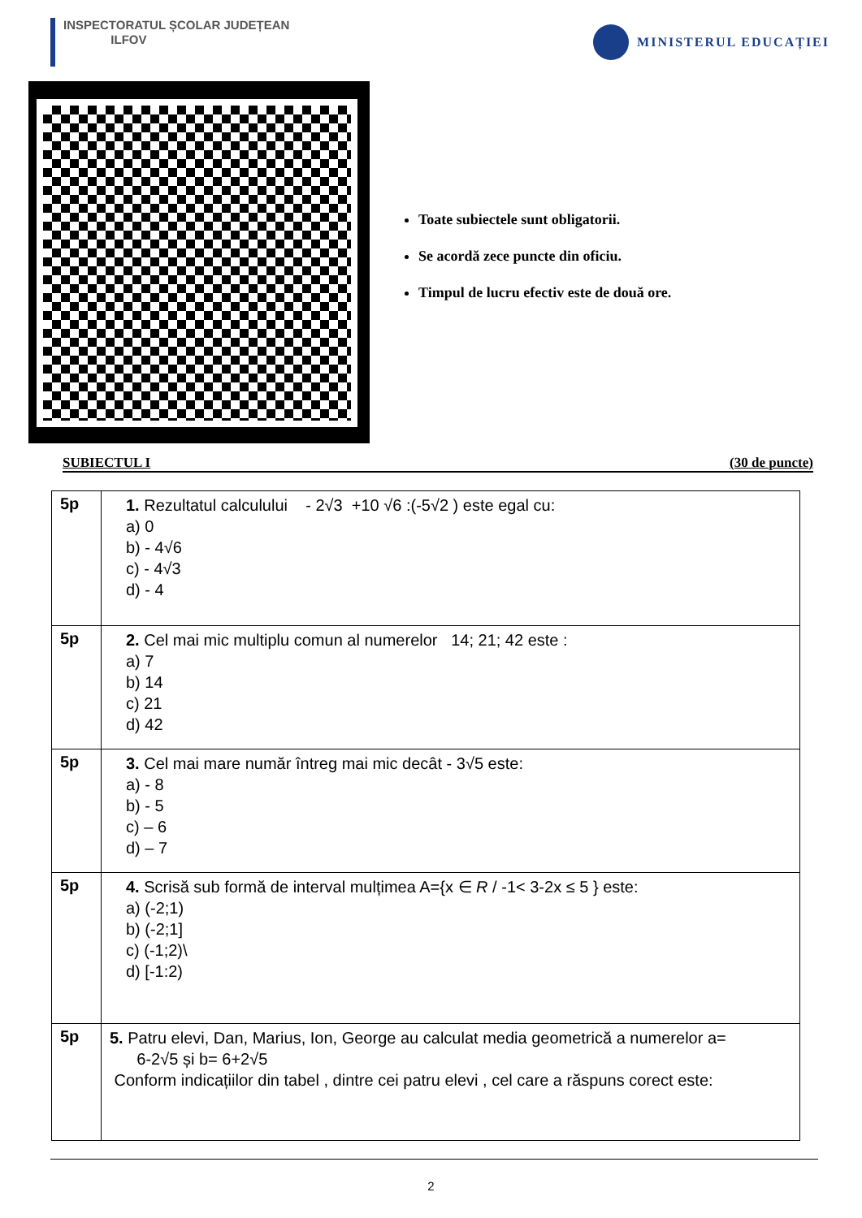INSPECTORATUL ȘCOLAR JUDEȚEAN
ILFOV
MINISTERUL EDUCAȚIEI
Toate subiectele sunt obligatorii.
Se acordă zece puncte din oficiu.
Timpul de lucru efectiv este de două ore.
SUBIECTUL I (30 de puncte)
| 5p | 1. Rezultatul calculului - 2√3 +10 √6 :(-5√2 ) este egal cu: a) 0 b) - 4√6 c) - 4√3 d) - 4 |
| 5p | 2. Cel mai mic multiplu comun al numerelor 14; 21; 42 este : a) 7 b) 14 c) 21 d) 42 |
| 5p | 3. Cel mai mare număr întreg mai mic decât - 3√5 este: a) - 8 b) - 5 c) – 6 d) – 7 |
| 5p | 4. Scrisă sub formă de interval mulțimea A={x ∈ R / -1< 3-2x ≤ 5 } este: a) (-2;1) b) (-2;1] c) (-1;2)\ d) [-1:2) |
| 5p | 5. Patru elevi, Dan, Marius, Ion, George au calculat media geometrică a numerelor a= 6-2√5 și b= 6+2√5 Conform indicațiilor din tabel , dintre cei patru elevi , cel care a răspuns corect este: |
2